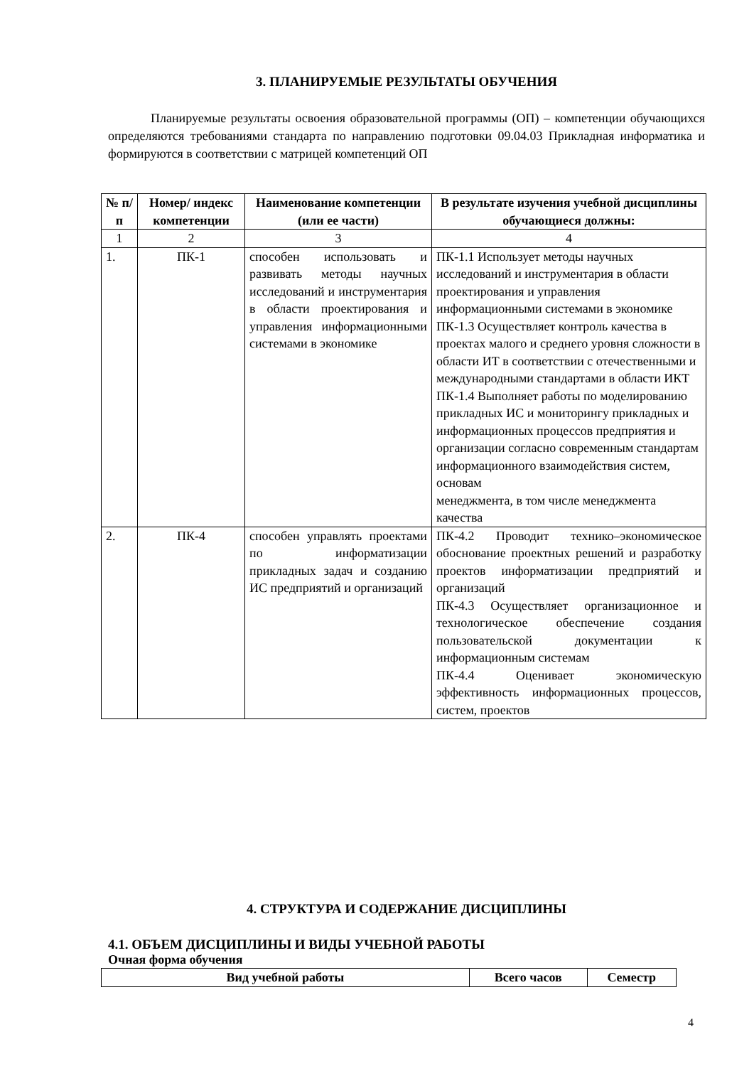3. ПЛАНИРУЕМЫЕ РЕЗУЛЬТАТЫ ОБУЧЕНИЯ
Планируемые результаты освоения образовательной программы (ОП) – компетенции обучающихся определяются требованиями стандарта по направлению подготовки 09.04.03 Прикладная информатика и формируются в соответствии с матрицей компетенций ОП
| № п/п | Номер/ индекс компетенции | Наименование компетенции (или ее части) | В результате изучения учебной дисциплины обучающиеся должны: |
| --- | --- | --- | --- |
| 1 | 2 | 3 | 4 |
| 1. | ПК-1 | способен использовать и развивать методы научных исследований и инструментария в области проектирования и управления информационными системами в экономике | ПК-1.1 Использует методы научных исследований и инструментария в области проектирования и управления информационными системами в экономике ПК-1.3 Осуществляет контроль качества в проектах малого и среднего уровня сложности в области ИТ в соответствии с отечественными и международными стандартами в области ИКТ ПК-1.4 Выполняет работы по моделированию прикладных ИС и мониторингу прикладных и информационных процессов предприятия и организации согласно современным стандартам информационного взаимодействия систем, основам менеджмента, в том числе менеджмента качества |
| 2. | ПК-4 | способен управлять проектами по информатизации прикладных задач и созданию ИС предприятий и организаций | ПК-4.2 Проводит технико–экономическое обоснование проектных решений и разработку проектов информатизации предприятий и организаций ПК-4.3 Осуществляет организационное и технологическое обеспечение создания пользовательской документации к информационным системам ПК-4.4 Оценивает экономическую эффективность информационных процессов, систем, проектов |
4. СТРУКТУРА И СОДЕРЖАНИЕ ДИСЦИПЛИНЫ
4.1. ОБЪЕМ ДИСЦИПЛИНЫ И ВИДЫ УЧЕБНОЙ РАБОТЫ
Очная форма обучения
| Вид учебной работы | Всего часов | Семестр |
| --- | --- | --- |
4